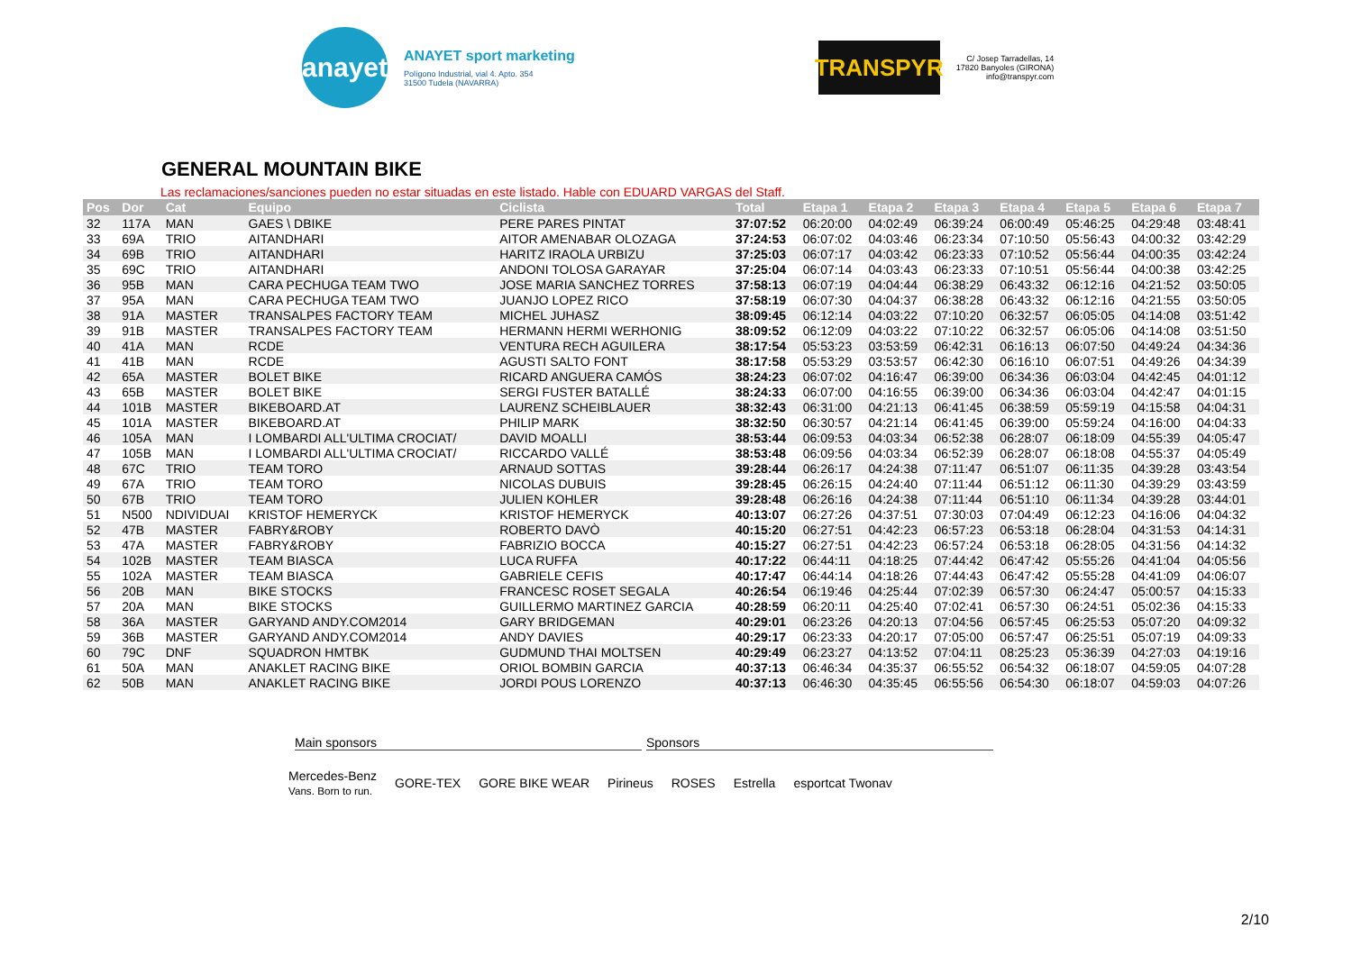anayet
ANAYET sport marketing
Polígono Industrial, vial 4. Apto. 354
31500 Tudela (NAVARRA)
TRANSPYR
C/ Josep Tarradellas, 14
17820 Banyoles (GIRONA)
info@transpyr.com
GENERAL MOUNTAIN BIKE
Las reclamaciones/sanciones pueden no estar situadas en este listado. Hable con EDUARD VARGAS del Staff.
| Pos | Dor | Cat | Equipo | Ciclista | Total | Etapa 1 | Etapa 2 | Etapa 3 | Etapa 4 | Etapa 5 | Etapa 6 | Etapa 7 |
| --- | --- | --- | --- | --- | --- | --- | --- | --- | --- | --- | --- | --- |
| 32 | 117A | MAN | GAES \ DBIKE | PERE PARES PINTAT | 37:07:52 | 06:20:00 | 04:02:49 | 06:39:24 | 06:00:49 | 05:46:25 | 04:29:48 | 03:48:41 |
| 33 | 69A | TRIO | AITANDHARI | AITOR AMENABAR OLOZAGA | 37:24:53 | 06:07:02 | 04:03:46 | 06:23:34 | 07:10:50 | 05:56:43 | 04:00:32 | 03:42:29 |
| 34 | 69B | TRIO | AITANDHARI | HARITZ IRAOLA URBIZU | 37:25:03 | 06:07:17 | 04:03:42 | 06:23:33 | 07:10:52 | 05:56:44 | 04:00:35 | 03:42:24 |
| 35 | 69C | TRIO | AITANDHARI | ANDONI TOLOSA GARAYAR | 37:25:04 | 06:07:14 | 04:03:43 | 06:23:33 | 07:10:51 | 05:56:44 | 04:00:38 | 03:42:25 |
| 36 | 95B | MAN | CARA PECHUGA TEAM TWO | JOSE MARIA SANCHEZ TORRES | 37:58:13 | 06:07:19 | 04:04:44 | 06:38:29 | 06:43:32 | 06:12:16 | 04:21:52 | 03:50:05 |
| 37 | 95A | MAN | CARA PECHUGA TEAM TWO | JUANJO LOPEZ RICO | 37:58:19 | 06:07:30 | 04:04:37 | 06:38:28 | 06:43:32 | 06:12:16 | 04:21:55 | 03:50:05 |
| 38 | 91A | MASTER | TRANSALPES FACTORY TEAM | MICHEL JUHASZ | 38:09:45 | 06:12:14 | 04:03:22 | 07:10:20 | 06:32:57 | 06:05:05 | 04:14:08 | 03:51:42 |
| 39 | 91B | MASTER | TRANSALPES FACTORY TEAM | HERMANN HERMI WERHONIG | 38:09:52 | 06:12:09 | 04:03:22 | 07:10:22 | 06:32:57 | 06:05:06 | 04:14:08 | 03:51:50 |
| 40 | 41A | MAN | RCDE | VENTURA RECH AGUILERA | 38:17:54 | 05:53:23 | 03:53:59 | 06:42:31 | 06:16:13 | 06:07:50 | 04:49:24 | 04:34:36 |
| 41 | 41B | MAN | RCDE | AGUSTI SALTO FONT | 38:17:58 | 05:53:29 | 03:53:57 | 06:42:30 | 06:16:10 | 06:07:51 | 04:49:26 | 04:34:39 |
| 42 | 65A | MASTER | BOLET BIKE | RICARD ANGUERA CAMÓS | 38:24:23 | 06:07:02 | 04:16:47 | 06:39:00 | 06:34:36 | 06:03:04 | 04:42:45 | 04:01:12 |
| 43 | 65B | MASTER | BOLET BIKE | SERGI FUSTER BATALLÉ | 38:24:33 | 06:07:00 | 04:16:55 | 06:39:00 | 06:34:36 | 06:03:04 | 04:42:47 | 04:01:15 |
| 44 | 101B | MASTER | BIKEBOARD.AT | LAURENZ SCHEIBLAUER | 38:32:43 | 06:31:00 | 04:21:13 | 06:41:45 | 06:38:59 | 05:59:19 | 04:15:58 | 04:04:31 |
| 45 | 101A | MASTER | BIKEBOARD.AT | PHILIP MARK | 38:32:50 | 06:30:57 | 04:21:14 | 06:41:45 | 06:39:00 | 05:59:24 | 04:16:00 | 04:04:33 |
| 46 | 105A | MAN | I LOMBARDI ALL'ULTIMA CROCIAT/ | DAVID MOALLI | 38:53:44 | 06:09:53 | 04:03:34 | 06:52:38 | 06:28:07 | 06:18:09 | 04:55:39 | 04:05:47 |
| 47 | 105B | MAN | I LOMBARDI ALL'ULTIMA CROCIAT/ | RICCARDO VALLÉ | 38:53:48 | 06:09:56 | 04:03:34 | 06:52:39 | 06:28:07 | 06:18:08 | 04:55:37 | 04:05:49 |
| 48 | 67C | TRIO | TEAM TORO | ARNAUD SOTTAS | 39:28:44 | 06:26:17 | 04:24:38 | 07:11:47 | 06:51:07 | 06:11:35 | 04:39:28 | 03:43:54 |
| 49 | 67A | TRIO | TEAM TORO | NICOLAS DUBUIS | 39:28:45 | 06:26:15 | 04:24:40 | 07:11:44 | 06:51:12 | 06:11:30 | 04:39:29 | 03:43:59 |
| 50 | 67B | TRIO | TEAM TORO | JULIEN KOHLER | 39:28:48 | 06:26:16 | 04:24:38 | 07:11:44 | 06:51:10 | 06:11:34 | 04:39:28 | 03:44:01 |
| 51 | N500 | NDIVIDUAI | KRISTOF HEMERYCK | KRISTOF HEMERYCK | 40:13:07 | 06:27:26 | 04:37:51 | 07:30:03 | 07:04:49 | 06:12:23 | 04:16:06 | 04:04:32 |
| 52 | 47B | MASTER | FABRY&ROBY | ROBERTO DAVÒ | 40:15:20 | 06:27:51 | 04:42:23 | 06:57:23 | 06:53:18 | 06:28:04 | 04:31:53 | 04:14:31 |
| 53 | 47A | MASTER | FABRY&ROBY | FABRIZIO BOCCA | 40:15:27 | 06:27:51 | 04:42:23 | 06:57:24 | 06:53:18 | 06:28:05 | 04:31:56 | 04:14:32 |
| 54 | 102B | MASTER | TEAM BIASCA | LUCA RUFFA | 40:17:22 | 06:44:11 | 04:18:25 | 07:44:42 | 06:47:42 | 05:55:26 | 04:41:04 | 04:05:56 |
| 55 | 102A | MASTER | TEAM BIASCA | GABRIELE CEFIS | 40:17:47 | 06:44:14 | 04:18:26 | 07:44:43 | 06:47:42 | 05:55:28 | 04:41:09 | 04:06:07 |
| 56 | 20B | MAN | BIKE STOCKS | FRANCESC ROSET SEGALA | 40:26:54 | 06:19:46 | 04:25:44 | 07:02:39 | 06:57:30 | 06:24:47 | 05:00:57 | 04:15:33 |
| 57 | 20A | MAN | BIKE STOCKS | GUILLERMO MARTINEZ GARCIA | 40:28:59 | 06:20:11 | 04:25:40 | 07:02:41 | 06:57:30 | 06:24:51 | 05:02:36 | 04:15:33 |
| 58 | 36A | MASTER | GARYAND ANDY.COM2014 | GARY BRIDGEMAN | 40:29:01 | 06:23:26 | 04:20:13 | 07:04:56 | 06:57:45 | 06:25:53 | 05:07:20 | 04:09:32 |
| 59 | 36B | MASTER | GARYAND ANDY.COM2014 | ANDY DAVIES | 40:29:17 | 06:23:33 | 04:20:17 | 07:05:00 | 06:57:47 | 06:25:51 | 05:07:19 | 04:09:33 |
| 60 | 79C | DNF | SQUADRON HMTBK | GUDMUND THAI MOLTSEN | 40:29:49 | 06:23:27 | 04:13:52 | 07:04:11 | 08:25:23 | 05:36:39 | 04:27:03 | 04:19:16 |
| 61 | 50A | MAN | ANAKLET RACING BIKE | ORIOL BOMBIN GARCIA | 40:37:13 | 06:46:34 | 04:35:37 | 06:55:52 | 06:54:32 | 06:18:07 | 04:59:05 | 04:07:28 |
| 62 | 50B | MAN | ANAKLET RACING BIKE | JORDI POUS LORENZO | 40:37:13 | 06:46:30 | 04:35:45 | 06:55:56 | 06:54:30 | 06:18:07 | 04:59:03 | 04:07:26 |
Main sponsors Sponsors
Mercedes-Benz
Vans. Born to run. GORE-TEX GORE BIKE WEAR Pirineus ROSES Estrella esportcat Twonav
2/10